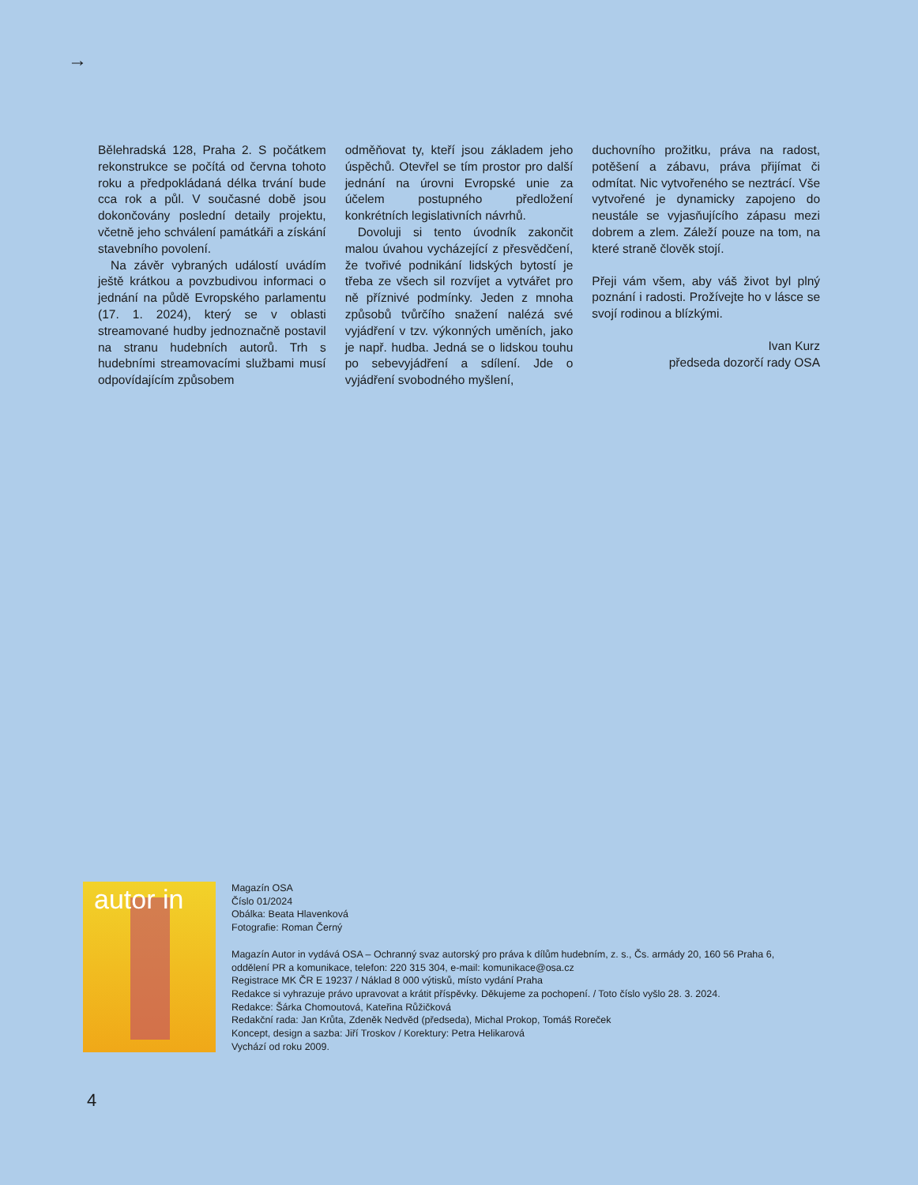→
Bělehradská 128, Praha 2. S počátkem rekonstrukce se počítá od června tohoto roku a předpokládaná délka trvání bude cca rok a půl. V současné době jsou dokončovány poslední detaily projektu, včetně jeho schválení památkáři a získání stavebního povolení.
Na závěr vybraných událostí uvádím ještě krátkou a povzbudivou informaci o jednání na půdě Evropského parlamentu (17. 1. 2024), který se v oblasti streamované hudby jednoznačně postavil na stranu hudebních autorů. Trh s hudebními streamovacími službami musí odpovídajícím způsobem
odměňovat ty, kteří jsou základem jeho úspěchů. Otevřel se tím prostor pro další jednání na úrovni Evropské unie za účelem postupného předložení konkrétních legislativních návrhů.
Dovoluji si tento úvodník zakončit malou úvahou vycházející z přesvědčení, že tvořivé podnikání lidských bytostí je třeba ze všech sil rozvíjet a vytvářet pro ně příznivé podmínky. Jeden z mnoha způsobů tvůrčího snažení nalézá své vyjádření v tzv. výkonných uměních, jako je např. hudba. Jedná se o lidskou touhu po sebevyjádření a sdílení. Jde o vyjádření svobodného myšlení,
duchovního prožitku, práva na radost, potěšení a zábavu, práva přijímat či odmítat. Nic vytvořeného se neztrácí. Vše vytvořené je dynamicky zapojeno do neustále se vyjasňujícího zápasu mezi dobrem a zlem. Záleží pouze na tom, na které straně člověk stojí.
Přeji vám všem, aby váš život byl plný poznání i radosti. Prožívejte ho v lásce se svojí rodinou a blízkými.
Ivan Kurz
předseda dozorčí rady OSA
autor in
Magazín OSA
Číslo 01/2024
Obálka: Beata Hlavenková
Fotografie: Roman Černý
Magazín Autor in vydává OSA – Ochranný svaz autorský pro práva k dílům hudebním, z. s., Čs. armády 20, 160 56 Praha 6,
oddělení PR a komunikace, telefon: 220 315 304, e-mail: komunikace@osa.cz
Registrace MK ČR E 19237 / Náklad 8 000 výtisků, místo vydání Praha
Redakce si vyhrazuje právo upravovat a krátit příspěvky. Děkujeme za pochopení. / Toto číslo vyšlo 28. 3. 2024.
Redakce: Šárka Chomoutová, Kateřina Růžičková
Redakční rada: Jan Krůta, Zdeněk Nedvěd (předseda), Michal Prokop, Tomáš Roreček
Koncept, design a sazba: Jiří Troskov / Korektury: Petra Helikarová
Vychází od roku 2009.
4